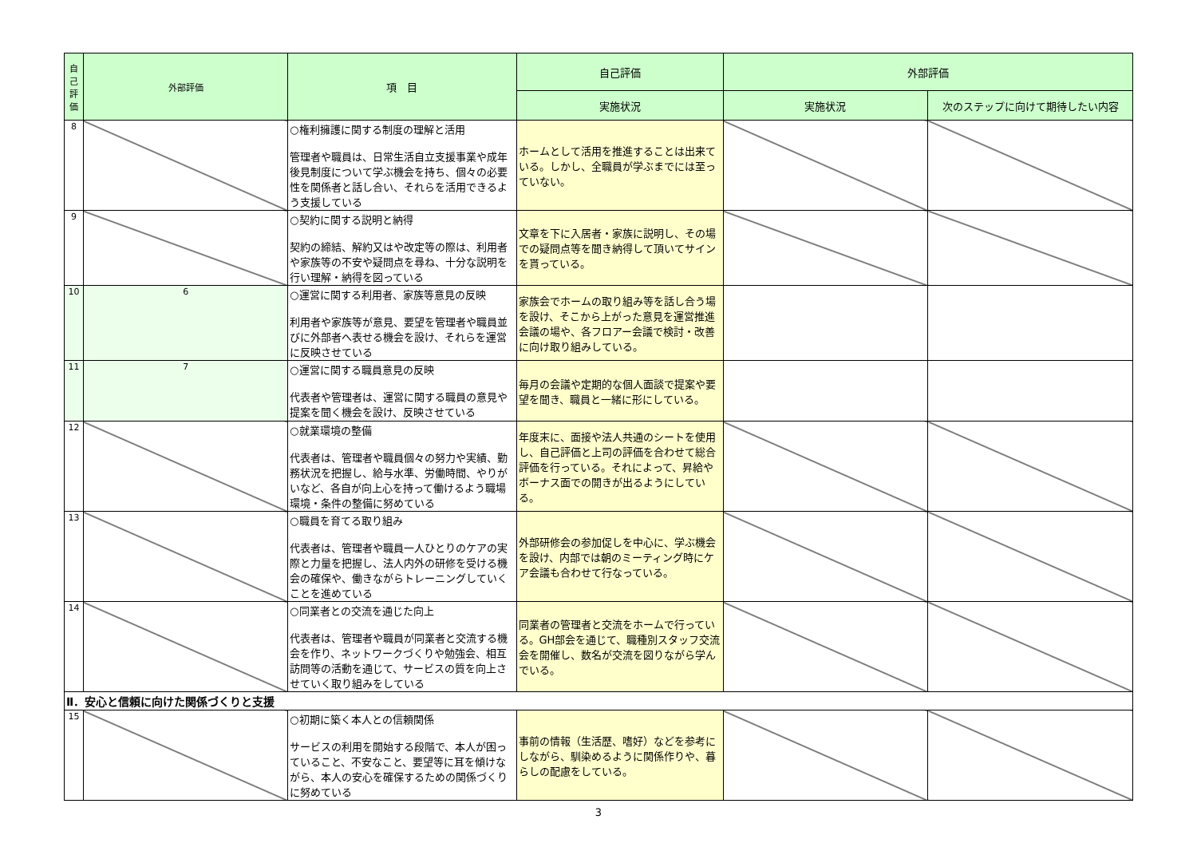| 自己評価 | 外部評価 | 項 目 | 自己評価 | 外部評価 | |
| --- | --- | --- | --- | --- | --- |
| | | | 実施状況 | 実施状況 | 次のステップに向けて期待したい内容 |
| 8 | | ○権利擁護に関する制度の理解と活用 管理者や職員は、日常生活自立支援事業や成年後見制度について学ぶ機会を持ち、個々の必要性を関係者と話し合い、それらを活用できるよう支援している | ホームとして活用を推進することは出来ている。しかし、全職員が学ぶまでには至っていない。 | | |
| 9 | | ○契約に関する説明と納得 契約の締結、解約又はや改定等の際は、利用者や家族等の不安や疑問点を尋ね、十分な説明を行い理解・納得を図っている | 文章を下に入居者・家族に説明し、その場での疑問点等を聞き納得して頂いてサインを貰っている。 | | |
| 10 | 6 | ○運営に関する利用者、家族等意見の反映 利用者や家族等が意見、要望を管理者や職員並びに外部者へ表せる機会を設け、それらを運営に反映させている | 家族会でホームの取り組み等を話し合う場を設け、そこから上がった意見を運営推進会議の場や、各フロアー会議で検討・改善に向け取り組みしている。 | | |
| 11 | 7 | ○運営に関する職員意見の反映 代表者や管理者は、運営に関する職員の意見や提案を聞く機会を設け、反映させている | 毎月の会議や定期的な個人面談で提案や要望を聞き、職員と一緒に形にしている。 | | |
| 12 | | ○就業環境の整備 代表者は、管理者や職員個々の努力や実績、勤務状況を把握し、給与水準、労働時間、やりがいなど、各自が向上心を持って働けるよう職場環境・条件の整備に努めている | 年度末に、面接や法人共通のシートを使用し、自己評価と上司の評価を合わせて総合評価を行っている。それによって、昇給やボーナス面での開きが出るようにしている。 | | |
| 13 | | ○職員を育てる取り組み 代表者は、管理者や職員一人ひとりのケアの実際と力量を把握し、法人内外の研修を受ける機会の確保や、働きながらトレーニングしていくことを進めている | 外部研修会の参加促しを中心に、学ぶ機会を設け、内部では朝のミーティング時にケア会議も合わせて行なっている。 | | |
| 14 | | ○同業者との交流を通じた向上 代表者は、管理者や職員が同業者と交流する機会を作り、ネットワークづくりや勉強会、相互訪問等の活動を通じて、サービスの質を向上させていく取り組みをしている | 同業者の管理者と交流をホームで行っている。GH部会を通じて、職種別スタッフ交流会を開催し、数名が交流を図りながら学んでいる。 | | |
| Ⅱ．安心と信頼に向けた関係づくりと支援 | | | | | |
| 15 | | ○初期に築く本人との信頼関係 サービスの利用を開始する段階で、本人が困っていること、不安なこと、要望等に耳を傾けながら、本人の安心を確保するための関係づくりに努めている | 事前の情報（生活歴、嗜好）などを参考にしながら、馴染めるように関係作りや、暮らしの配慮をしている。 | | |
3